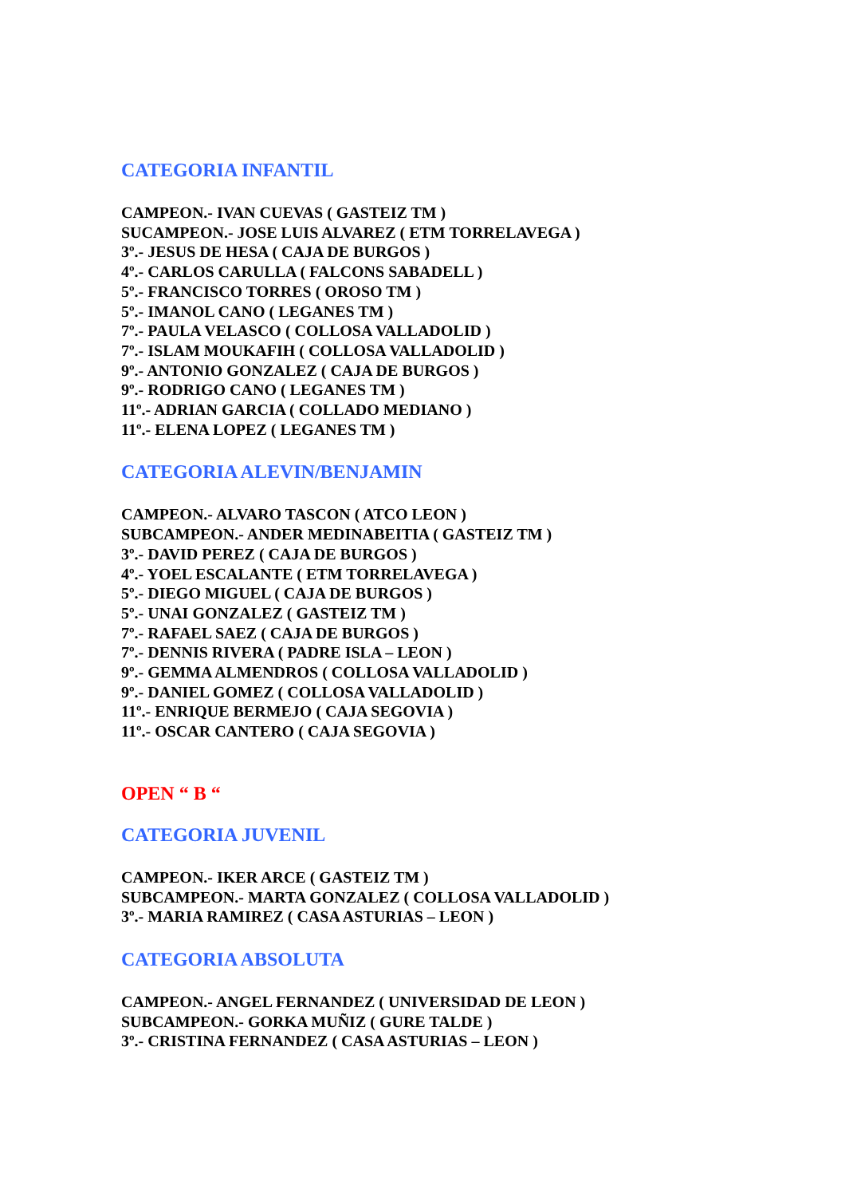CATEGORIA INFANTIL
CAMPEON.- IVAN CUEVAS ( GASTEIZ TM )
SUCAMPEON.- JOSE LUIS ALVAREZ ( ETM TORRELAVEGA )
3º.- JESUS DE HESA ( CAJA DE BURGOS )
4º.- CARLOS CARULLA ( FALCONS SABADELL )
5º.- FRANCISCO TORRES ( OROSO TM )
5º.- IMANOL CANO ( LEGANES TM )
7º.- PAULA VELASCO ( COLLOSA VALLADOLID )
7º.- ISLAM MOUKAFIH ( COLLOSA VALLADOLID )
9º.- ANTONIO GONZALEZ ( CAJA DE BURGOS )
9º.- RODRIGO CANO ( LEGANES TM )
11º.- ADRIAN GARCIA ( COLLADO MEDIANO )
11º.- ELENA LOPEZ ( LEGANES TM )
CATEGORIA ALEVIN/BENJAMIN
CAMPEON.- ALVARO TASCON ( ATCO LEON )
SUBCAMPEON.- ANDER MEDINABEITIA ( GASTEIZ TM )
3º.- DAVID PEREZ ( CAJA DE BURGOS )
4º.- YOEL ESCALANTE ( ETM TORRELAVEGA )
5º.- DIEGO MIGUEL ( CAJA DE BURGOS )
5º.- UNAI GONZALEZ ( GASTEIZ TM )
7º.- RAFAEL SAEZ ( CAJA DE BURGOS )
7º.- DENNIS RIVERA ( PADRE ISLA – LEON )
9º.- GEMMA ALMENDROS ( COLLOSA VALLADOLID )
9º.- DANIEL GOMEZ ( COLLOSA VALLADOLID )
11º.- ENRIQUE BERMEJO ( CAJA SEGOVIA )
11º.- OSCAR CANTERO ( CAJA SEGOVIA )
OPEN “ B “
CATEGORIA JUVENIL
CAMPEON.- IKER ARCE ( GASTEIZ TM )
SUBCAMPEON.- MARTA GONZALEZ ( COLLOSA VALLADOLID )
3º.- MARIA RAMIREZ ( CASA ASTURIAS – LEON )
CATEGORIA ABSOLUTA
CAMPEON.- ANGEL FERNANDEZ ( UNIVERSIDAD DE LEON )
SUBCAMPEON.- GORKA MUÑIZ ( GURE TALDE )
3º.- CRISTINA FERNANDEZ ( CASA ASTURIAS – LEON )